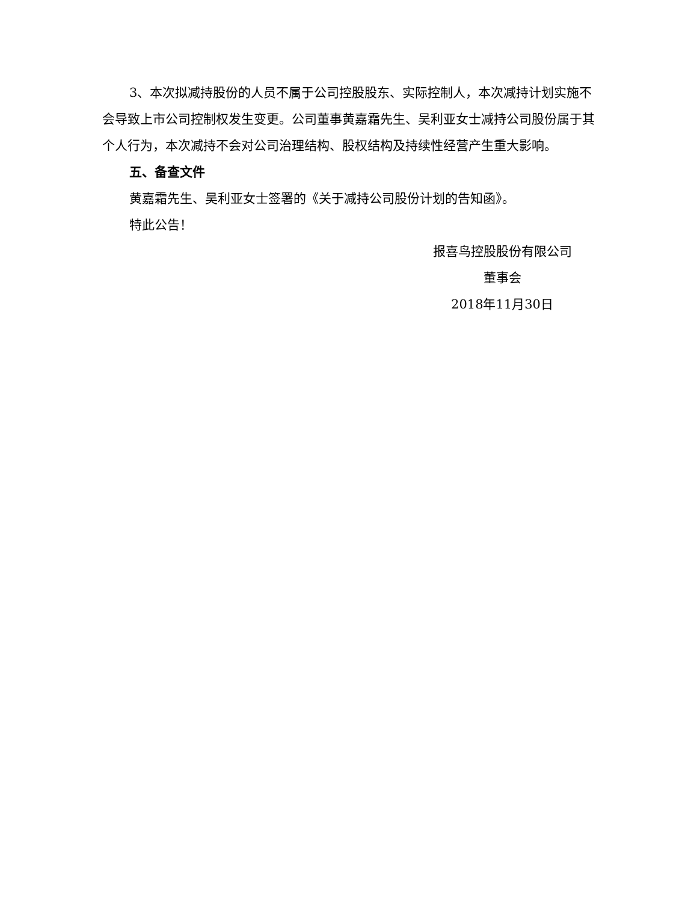3、本次拟减持股份的人员不属于公司控股股东、实际控制人，本次减持计划实施不会导致上市公司控制权发生变更。公司董事黄嘉霜先生、吴利亚女士减持公司股份属于其个人行为，本次减持不会对公司治理结构、股权结构及持续性经营产生重大影响。
五、备查文件
黄嘉霜先生、吴利亚女士签署的《关于减持公司股份计划的告知函》。
特此公告！
报喜鸟控股股份有限公司
董事会
2018年11月30日